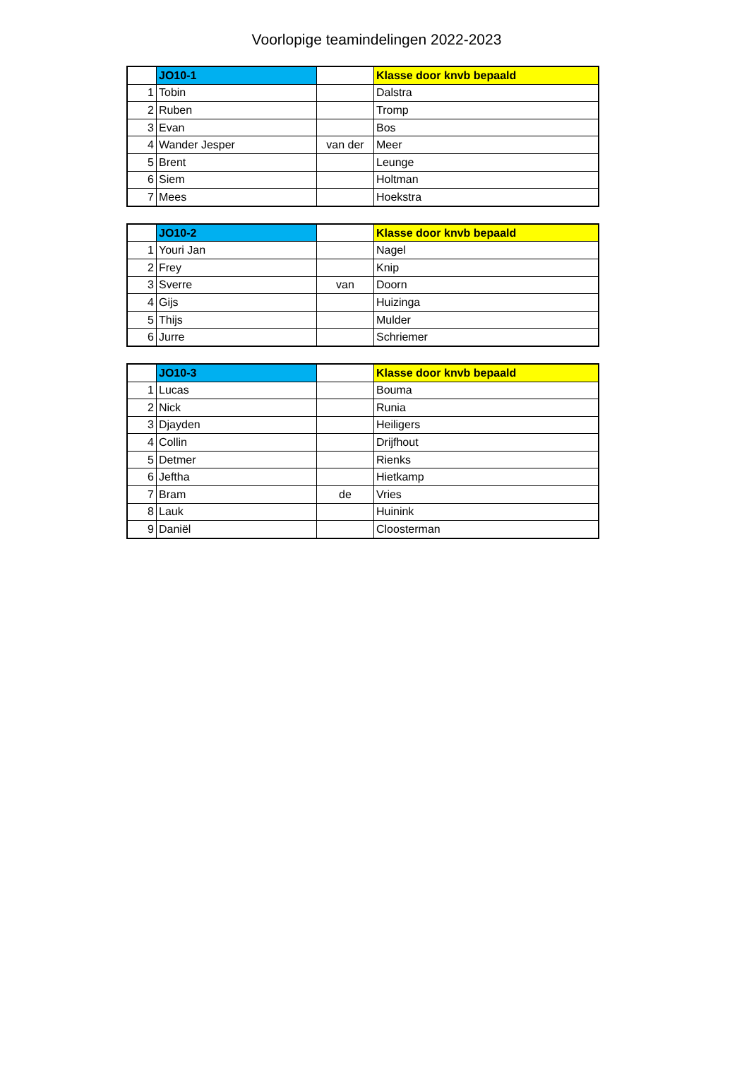Voorlopige teamindelingen 2022-2023
| | JO10-1 | | Klasse door knvb bepaald |
| 1 | Tobin | | Dalstra |
| 2 | Ruben | | Tromp |
| 3 | Evan | | Bos |
| 4 | Wander Jesper | van der | Meer |
| 5 | Brent | | Leunge |
| 6 | Siem | | Holtman |
| 7 | Mees | | Hoekstra |
| | JO10-2 | | Klasse door knvb bepaald |
| 1 | Youri Jan | | Nagel |
| 2 | Frey | | Knip |
| 3 | Sverre | van | Doorn |
| 4 | Gijs | | Huizinga |
| 5 | Thijs | | Mulder |
| 6 | Jurre | | Schriemer |
| | JO10-3 | | Klasse door knvb bepaald |
| 1 | Lucas | | Bouma |
| 2 | Nick | | Runia |
| 3 | Djayden | | Heiligers |
| 4 | Collin | | Drijfhout |
| 5 | Detmer | | Rienks |
| 6 | Jeftha | | Hietkamp |
| 7 | Bram | de | Vries |
| 8 | Lauk | | Huinink |
| 9 | Daniël | | Cloosterman |